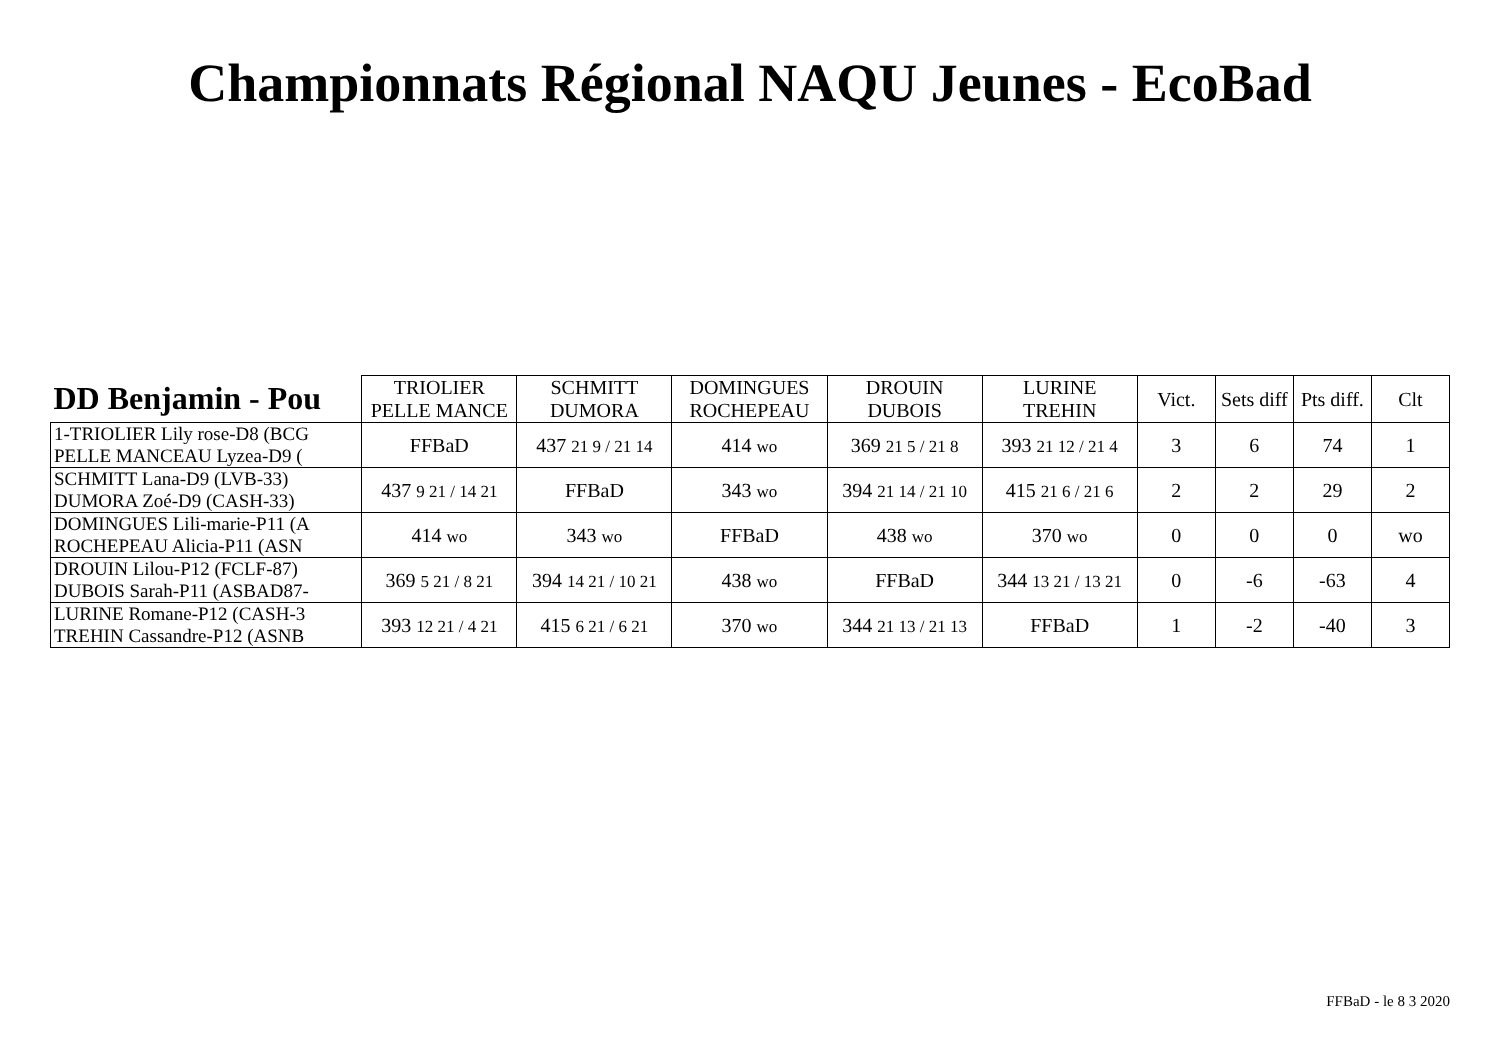Championnats Régional NAQU Jeunes - EcoBad
| DD Benjamin - Pou | TRIOLIER PELLE MANCE | SCHMITT DUMORA | DOMINGUES ROCHEPEAU | DROUIN DUBOIS | LURINE TREHIN | Vict. | Sets diff | Pts diff. | Clt |
| --- | --- | --- | --- | --- | --- | --- | --- | --- | --- |
| 1-TRIOLIER Lily rose-D8 (BCG PELLE MANCEAU Lyzea-D9 ( | FFBaD | 437 21 9 / 21 14 | 414 wo | 369 21 5 / 21 8 | 393 21 12 / 21 4 | 3 | 6 | 74 | 1 |
| SCHMITT Lana-D9 (LVB-33) DUMORA Zoé-D9 (CASH-33) | 437 9 21 / 14 21 | FFBaD | 343 wo | 394 21 14 / 21 10 | 415 21 6 / 21 6 | 2 | 2 | 29 | 2 |
| DOMINGUES Lili-marie-P11 (A ROCHEPEAU Alicia-P11 (ASN | 414 wo | 343 wo | FFBaD | 438 wo | 370 wo | 0 | 0 | 0 | wo |
| DROUIN Lilou-P12 (FCLF-87) DUBOIS Sarah-P11 (ASBAD87- | 369 5 21 / 8 21 | 394 14 21 / 10 21 | 438 wo | FFBaD | 344 13 21 / 13 21 | 0 | -6 | -63 | 4 |
| LURINE Romane-P12 (CASH-3 TREHIN Cassandre-P12 (ASNB | 393 12 21 / 4 21 | 415 6 21 / 6 21 | 370 wo | 344 21 13 / 21 13 | FFBaD | 1 | -2 | -40 | 3 |
FFBaD - le 8 3 2020